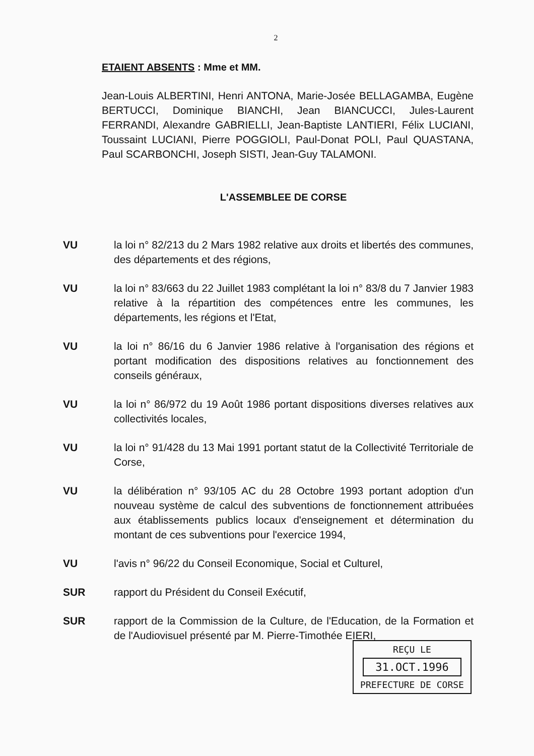2
ETAIENT ABSENTS : Mme et MM.
Jean-Louis ALBERTINI, Henri ANTONA, Marie-Josée BELLAGAMBA, Eugène BERTUCCI, Dominique BIANCHI, Jean BIANCUCCI, Jules-Laurent FERRANDI, Alexandre GABRIELLI, Jean-Baptiste LANTIERI, Félix LUCIANI, Toussaint LUCIANI, Pierre POGGIOLI, Paul-Donat POLI, Paul QUASTANA, Paul SCARBONCHI, Joseph SISTI, Jean-Guy TALAMONI.
L'ASSEMBLEE DE CORSE
VU la loi n° 82/213 du 2 Mars 1982 relative aux droits et libertés des communes, des départements et des régions,
VU la loi n° 83/663 du 22 Juillet 1983 complétant la loi n° 83/8 du 7 Janvier 1983 relative à la répartition des compétences entre les communes, les départements, les régions et l'Etat,
VU la loi n° 86/16 du 6 Janvier 1986 relative à l'organisation des régions et portant modification des dispositions relatives au fonctionnement des conseils généraux,
VU la loi n° 86/972 du 19 Août 1986 portant dispositions diverses relatives aux collectivités locales,
VU la loi n° 91/428 du 13 Mai 1991 portant statut de la Collectivité Territoriale de Corse,
VU la délibération n° 93/105 AC du 28 Octobre 1993 portant adoption d'un nouveau système de calcul des subventions de fonctionnement attribuées aux établissements publics locaux d'enseignement et détermination du montant de ces subventions pour l'exercice 1994,
VU l'avis n° 96/22 du Conseil Economique, Social et Culturel,
SUR rapport du Président du Conseil Exécutif,
SUR rapport de la Commission de la Culture, de l'Education, de la Formation et de l'Audiovisuel présenté par M. Pierre-Timothée EIERI,
REÇU LE
31.OCT.1996
PREFECTURE DE CORSE